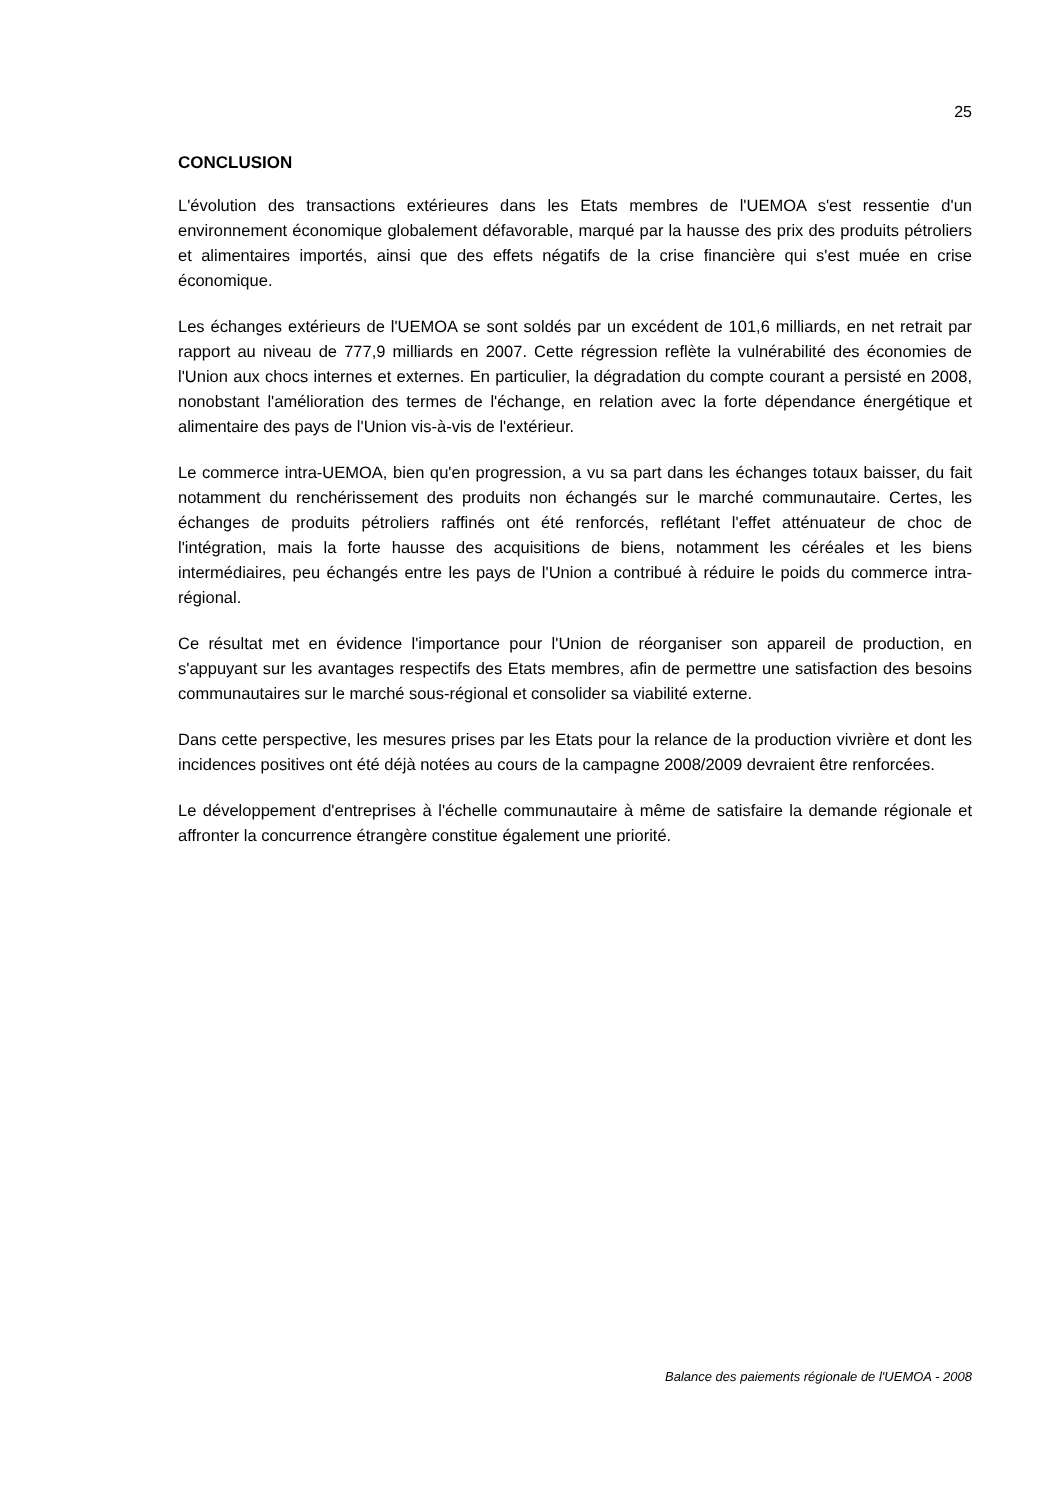25
CONCLUSION
L'évolution des transactions extérieures dans les Etats membres de l'UEMOA s'est ressentie d'un environnement économique globalement défavorable, marqué par la hausse des prix des produits pétroliers et alimentaires importés, ainsi que des effets négatifs de la crise financière qui s'est muée en crise économique.
Les échanges extérieurs de l'UEMOA se sont soldés par un excédent de 101,6 milliards, en net retrait par rapport au niveau de 777,9 milliards en 2007. Cette régression reflète la vulnérabilité des économies de l'Union aux chocs internes et externes. En particulier, la dégradation du compte courant a persisté en 2008, nonobstant l'amélioration des termes de l'échange, en relation avec la forte dépendance énergétique et alimentaire des pays de l'Union vis-à-vis de l'extérieur.
Le commerce intra-UEMOA, bien qu'en progression, a vu sa part dans les échanges totaux baisser, du fait notamment du renchérissement des produits non échangés sur le marché communautaire. Certes, les échanges de produits pétroliers raffinés ont été renforcés, reflétant l'effet atténuateur de choc de l'intégration, mais la forte hausse des acquisitions de biens, notamment les céréales et les biens intermédiaires, peu échangés entre les pays de l'Union a contribué à réduire le poids du commerce intra-régional.
Ce résultat met en évidence l'importance pour l'Union de réorganiser son appareil de production, en s'appuyant sur les avantages respectifs des Etats membres, afin de permettre une satisfaction des besoins communautaires sur le marché sous-régional et consolider sa viabilité externe.
Dans cette perspective, les mesures prises par les Etats pour la relance de la production vivrière et dont les incidences positives ont été déjà notées au cours de la campagne 2008/2009 devraient être renforcées.
Le développement d'entreprises à l'échelle communautaire à même de satisfaire la demande régionale et affronter la concurrence étrangère constitue également une priorité.
Balance des paiements régionale de l'UEMOA - 2008